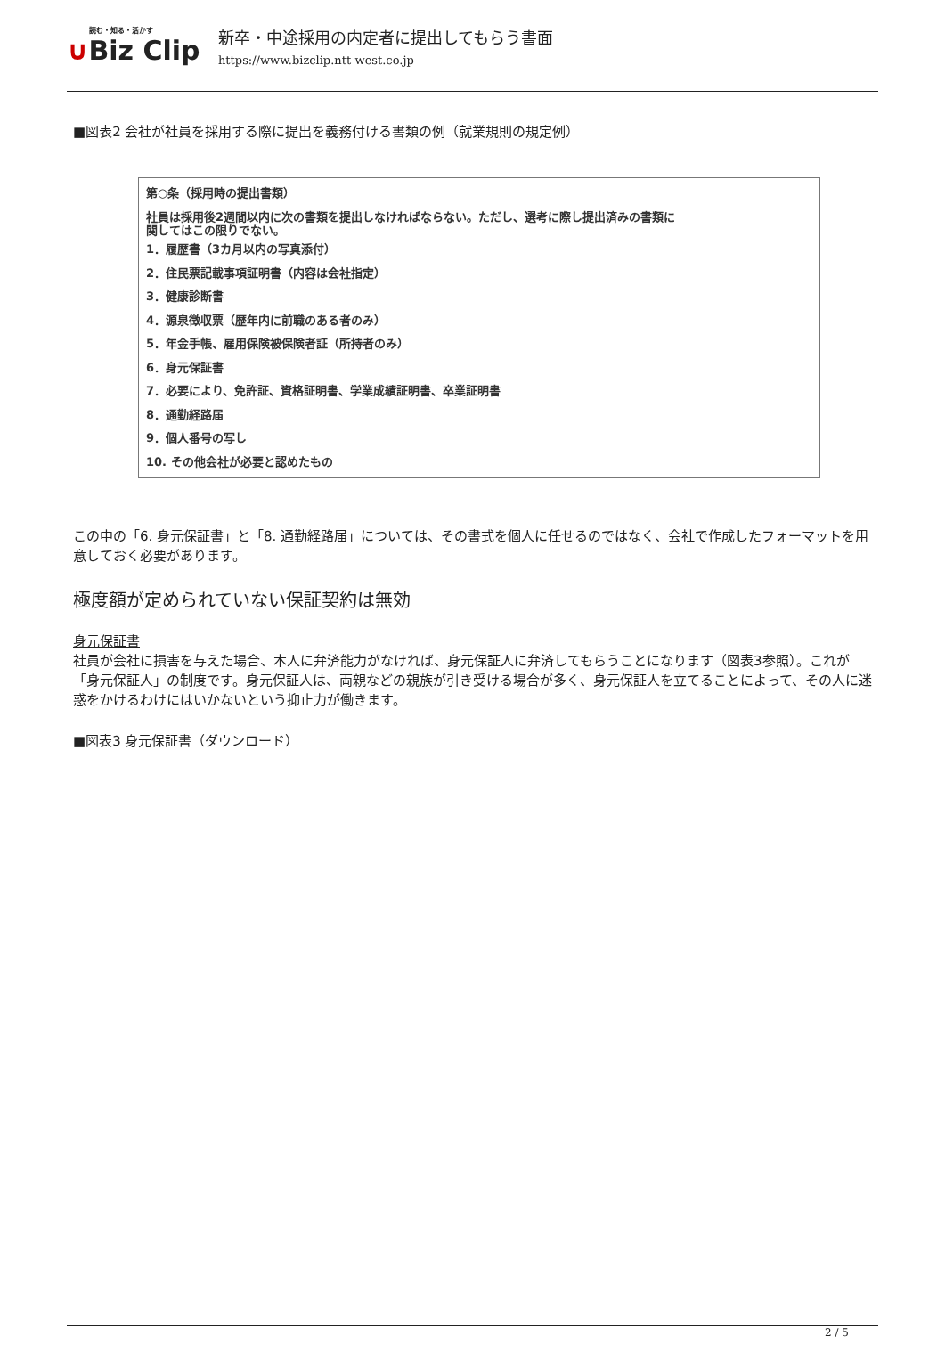読む・知る・活かす
∪Biz Clip
新卒・中途採用の内定者に提出してもらう書面
https://www.bizclip.ntt-west.co.jp
■図表2 会社が社員を採用する際に提出を義務付ける書類の例（就業規則の規定例）
第○条（採用時の提出書類）
社員は採用後2週間以内に次の書類を提出しなければならない。ただし、選考に際し提出済みの書類に
関してはこの限りでない。
1．履歴書（3カ月以内の写真添付）
2．住民票記載事項証明書（内容は会社指定）
3．健康診断書
4．源泉徴収票（歴年内に前職のある者のみ）
5．年金手帳、雇用保険被保険者証（所持者のみ）
6．身元保証書
7．必要により、免許証、資格証明書、学業成績証明書、卒業証明書
8．通勤経路届
9．個人番号の写し
10. その他会社が必要と認めたもの
この中の「6. 身元保証書」と「8. 通勤経路届」については、その書式を個人に任せるのではなく、会社で作成したフォーマットを用意しておく必要があります。
極度額が定められていない保証契約は無効
身元保証書
社員が会社に損害を与えた場合、本人に弁済能力がなければ、身元保証人に弁済してもらうことになります（図表3参照）。これが「身元保証人」の制度です。身元保証人は、両親などの親族が引き受ける場合が多く、身元保証人を立てることによって、その人に迷惑をかけるわけにはいかないという抑止力が働きます。
■図表3 身元保証書（ダウンロード）
2 / 5